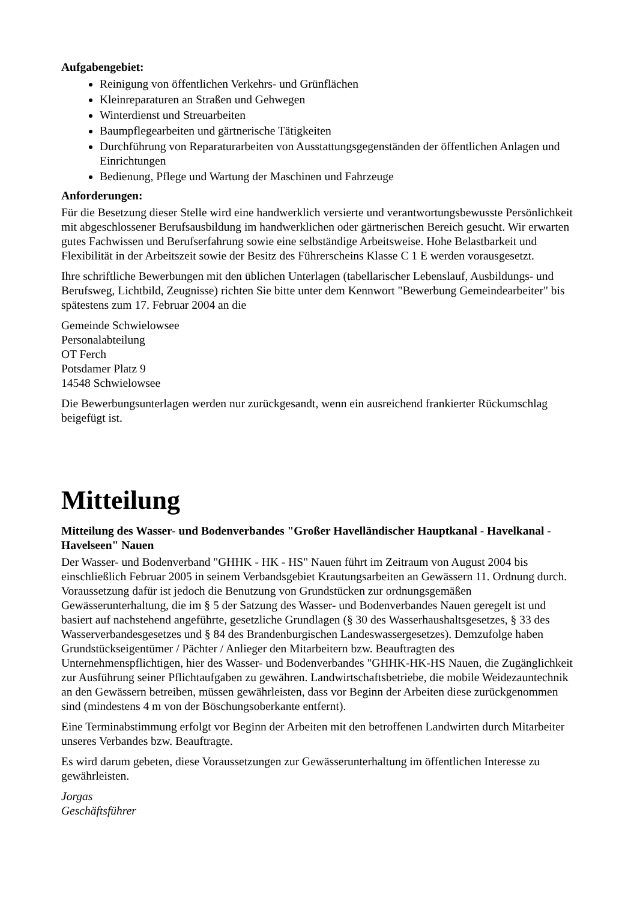Aufgabengebiet:
Reinigung von öffentlichen Verkehrs- und Grünflächen
Kleinreparaturen an Straßen und Gehwegen
Winterdienst und Streuarbeiten
Baumpflegearbeiten und gärtnerische Tätigkeiten
Durchführung von Reparaturarbeiten von Ausstattungsgegenständen der öffentlichen Anlagen und Einrichtungen
Bedienung, Pflege und Wartung der Maschinen und Fahrzeuge
Anforderungen:
Für die Besetzung dieser Stelle wird eine handwerklich versierte und verantwortungsbewusste Persönlichkeit mit abgeschlossener Berufsausbildung im handwerklichen oder gärtnerischen Bereich gesucht. Wir erwarten gutes Fachwissen und Berufserfahrung sowie eine selbständige Arbeitsweise. Hohe Belastbarkeit und Flexibilität in der Arbeitszeit sowie der Besitz des Führerscheins Klasse C 1 E werden vorausgesetzt.
Ihre schriftliche Bewerbungen mit den üblichen Unterlagen (tabellarischer Lebenslauf, Ausbildungs- und Berufsweg, Lichtbild, Zeugnisse) richten Sie bitte unter dem Kennwort "Bewerbung Gemeindearbeiter" bis spätestens zum 17. Februar 2004 an die
Gemeinde Schwielowsee
Personalabteilung
OT Ferch
Potsdamer Platz 9
14548 Schwielowsee
Die Bewerbungsunterlagen werden nur zurückgesandt, wenn ein ausreichend frankierter Rückumschlag beigefügt ist.
Mitteilung
Mitteilung des Wasser- und Bodenverbandes "Großer Havelländischer Hauptkanal - Havelkanal - Havelseen" Nauen
Der Wasser- und Bodenverband "GHHK - HK - HS" Nauen führt im Zeitraum von August 2004 bis einschließlich Februar 2005 in seinem Verbandsgebiet Krautungsarbeiten an Gewässern 11. Ordnung durch. Voraussetzung dafür ist jedoch die Benutzung von Grundstücken zur ordnungsgemäßen Gewässerunterhaltung, die im § 5 der Satzung des Wasser- und Bodenverbandes Nauen geregelt ist und basiert auf nachstehend angeführte, gesetzliche Grundlagen (§ 30 des Wasserhaushaltsgesetzes, § 33 des Wasserverbandesgesetzes und § 84 des Brandenburgischen Landeswassergesetzes). Demzufolge haben Grundstückseigentümer / Pächter / Anlieger den Mitarbeitern bzw. Beauftragten des Unternehmenspflichtigen, hier des Wasser- und Bodenverbandes "GHHK-HK-HS Nauen, die Zugänglichkeit zur Ausführung seiner Pflichtaufgaben zu gewähren. Landwirtschaftsbetriebe, die mobile Weidezauntechnik an den Gewässern betreiben, müssen gewährleisten, dass vor Beginn der Arbeiten diese zurückgenommen sind (mindestens 4 m von der Böschungsoberkante entfernt).
Eine Terminabstimmung erfolgt vor Beginn der Arbeiten mit den betroffenen Landwirten durch Mitarbeiter unseres Verbandes bzw. Beauftragte.
Es wird darum gebeten, diese Voraussetzungen zur Gewässerunterhaltung im öffentlichen Interesse zu gewährleisten.
Jorgas
Geschäftsführer